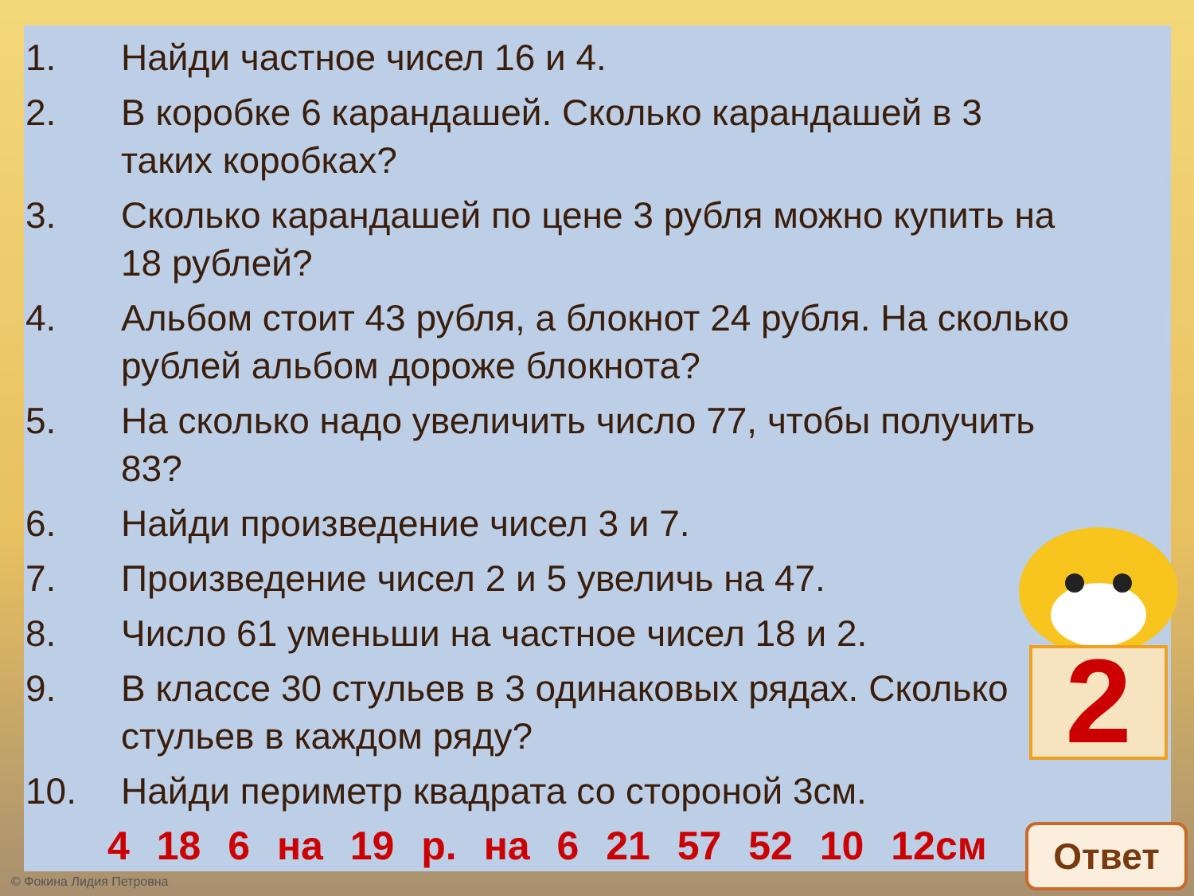1. Найди частное чисел 16 и 4.
2. В коробке 6 карандашей. Сколько карандашей в 3 таких коробках?
3. Сколько карандашей по цене 3 рубля можно купить на 18 рублей?
4. Альбом стоит 43 рубля, а блокнот 24 рубля. На сколько рублей альбом дороже блокнота?
5. На сколько надо увеличить число 77, чтобы получить 83?
6. Найди произведение чисел 3 и 7.
7. Произведение чисел 2 и 5 увеличь на 47.
8. Число 61 уменьши на частное чисел 18 и 2.
9. В классе 30 стульев в 3 одинаковых рядах. Сколько стульев в каждом ряду?
10. Найди периметр квадрата со стороной 3см.
4 18 6 на 19 р. на 6 21 57 52 10 12см
2
Ответ
© Фокина Лидия Петровна